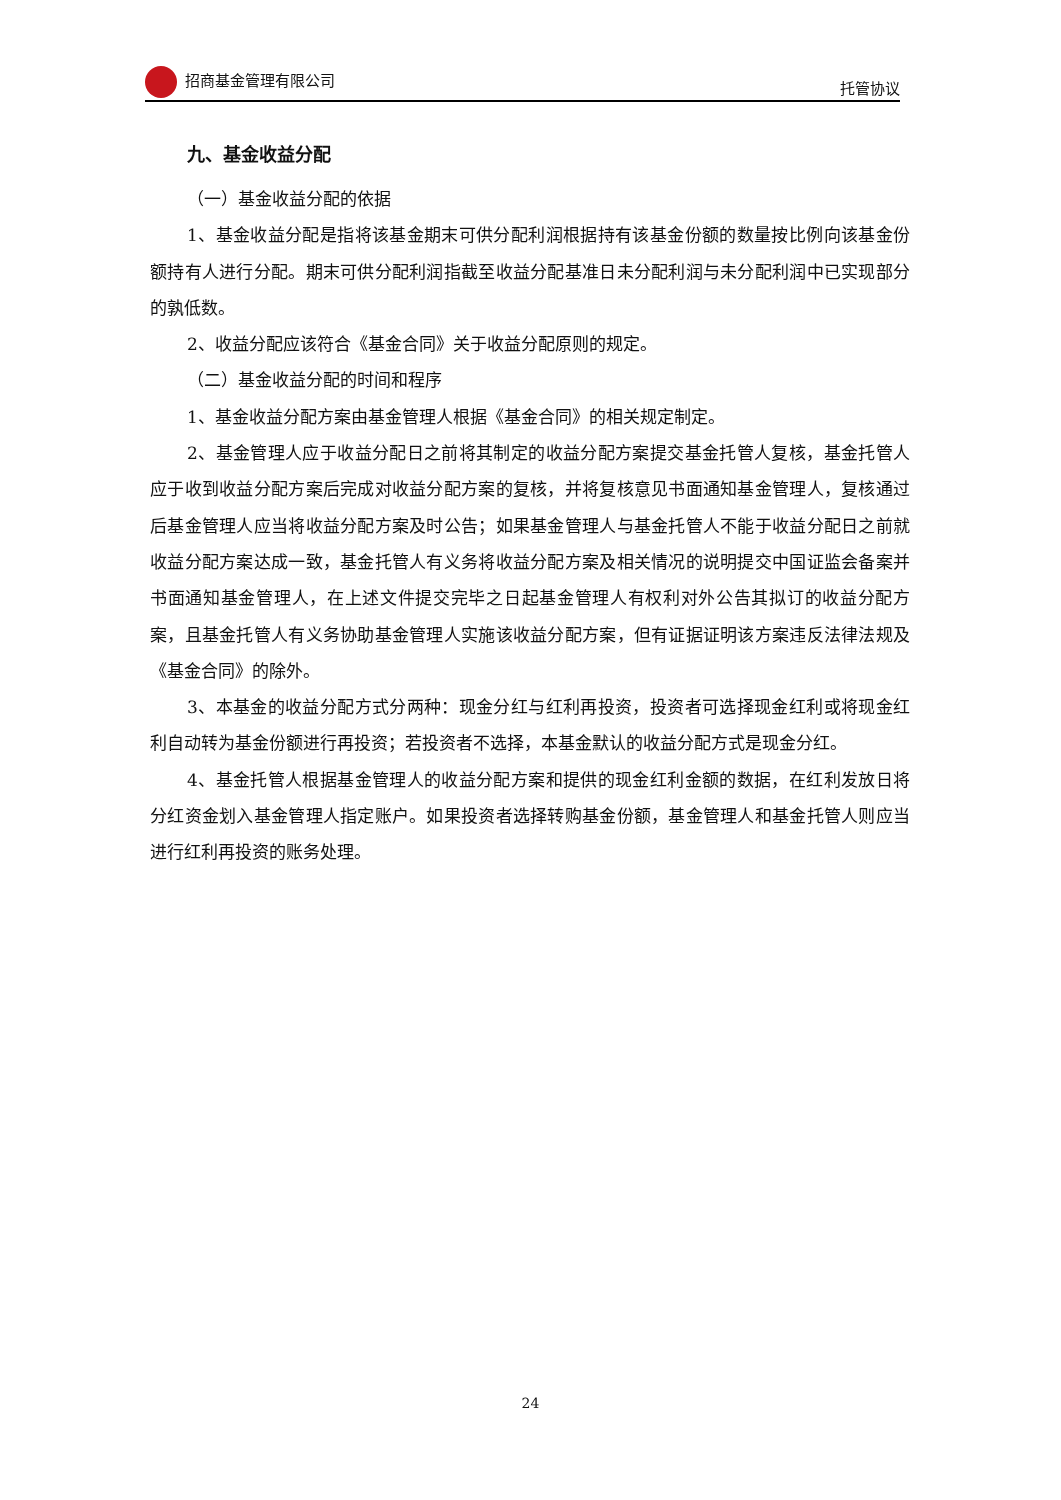招商基金管理有限公司 托管协议
九、基金收益分配
（一）基金收益分配的依据
1、基金收益分配是指将该基金期末可供分配利润根据持有该基金份额的数量按比例向该基金份额持有人进行分配。期末可供分配利润指截至收益分配基准日未分配利润与未分配利润中已实现部分的孰低数。
2、收益分配应该符合《基金合同》关于收益分配原则的规定。
（二）基金收益分配的时间和程序
1、基金收益分配方案由基金管理人根据《基金合同》的相关规定制定。
2、基金管理人应于收益分配日之前将其制定的收益分配方案提交基金托管人复核，基金托管人应于收到收益分配方案后完成对收益分配方案的复核，并将复核意见书面通知基金管理人，复核通过后基金管理人应当将收益分配方案及时公告；如果基金管理人与基金托管人不能于收益分配日之前就收益分配方案达成一致，基金托管人有义务将收益分配方案及相关情况的说明提交中国证监会备案并书面通知基金管理人，在上述文件提交完毕之日起基金管理人有权利对外公告其拟订的收益分配方案，且基金托管人有义务协助基金管理人实施该收益分配方案，但有证据证明该方案违反法律法规及《基金合同》的除外。
3、本基金的收益分配方式分两种：现金分红与红利再投资，投资者可选择现金红利或将现金红利自动转为基金份额进行再投资；若投资者不选择，本基金默认的收益分配方式是现金分红。
4、基金托管人根据基金管理人的收益分配方案和提供的现金红利金额的数据，在红利发放日将分红资金划入基金管理人指定账户。如果投资者选择转购基金份额，基金管理人和基金托管人则应当进行红利再投资的账务处理。
24